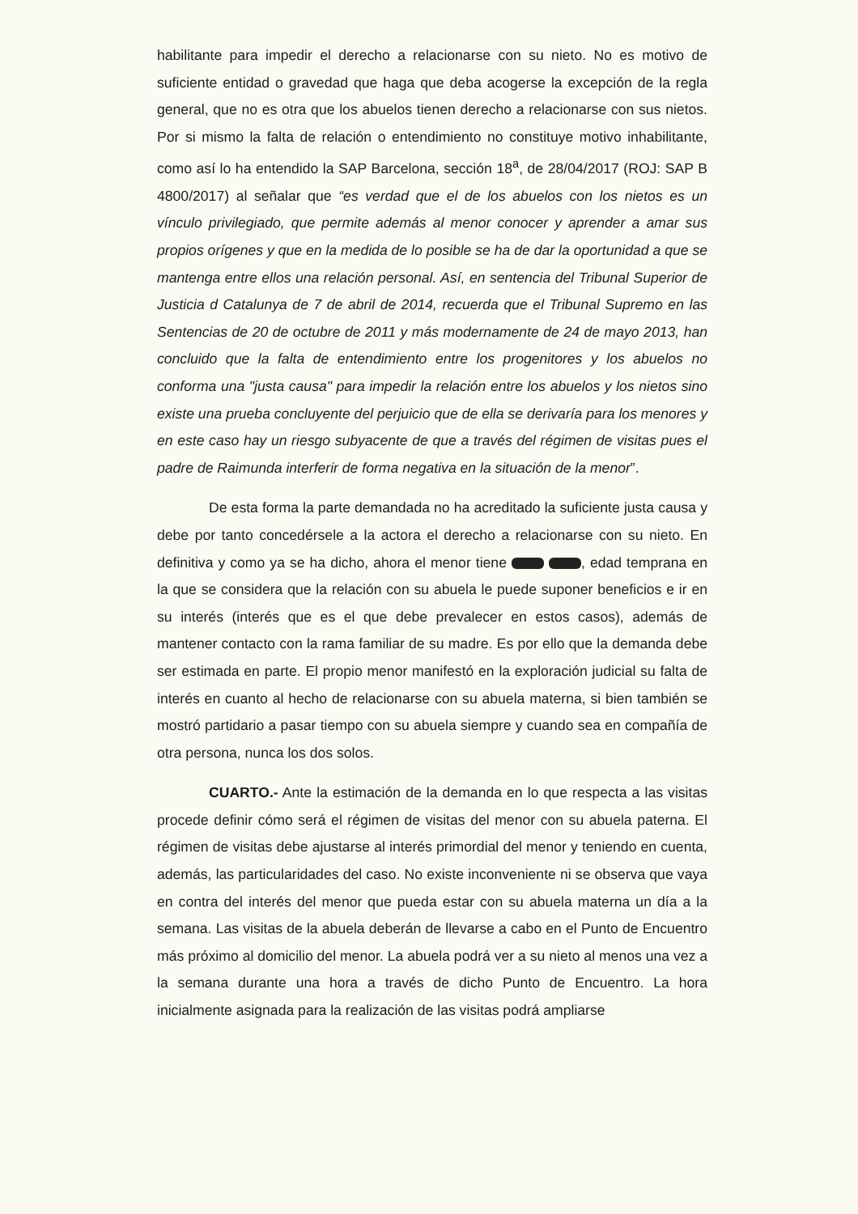habilitante para impedir el derecho a relacionarse con su nieto. No es motivo de suficiente entidad o gravedad que haga que deba acogerse la excepción de la regla general, que no es otra que los abuelos tienen derecho a relacionarse con sus nietos. Por si mismo la falta de relación o entendimiento no constituye motivo inhabilitante, como así lo ha entendido la SAP Barcelona, sección 18<sup>a</sup>, de 28/04/2017 (ROJ: SAP B 4800/2017) al señalar que “es verdad que el de los abuelos con los nietos es un vínculo privilegiado, que permite además al menor conocer y aprender a amar sus propios orígenes y que en la medida de lo posible se ha de dar la oportunidad a que se mantenga entre ellos una relación personal. Así, en sentencia del Tribunal Superior de Justicia d Catalunya de 7 de abril de 2014, recuerda que el Tribunal Supremo en las Sentencias de 20 de octubre de 2011 y más modernamente de 24 de mayo 2013, han concluido que la falta de entendimiento entre los progenitores y los abuelos no conforma una "justa causa" para impedir la relación entre los abuelos y los nietos sino existe una prueba concluyente del perjuicio que de ella se derivaría para los menores y en este caso hay un riesgo subyacente de que a través del régimen de visitas pues el padre de Raimunda interferir de forma negativa en la situación de la menor”.
De esta forma la parte demandada no ha acreditado la suficiente justa causa y debe por tanto concedérsele a la actora el derecho a relacionarse con su nieto. En definitiva y como ya se ha dicho, ahora el menor tiene , edad temprana en la que se considera que la relación con su abuela le puede suponer beneficios e ir en su interés (interés que es el que debe prevalecer en estos casos), además de mantener contacto con la rama familiar de su madre. Es por ello que la demanda debe ser estimada en parte. El propio menor manifestó en la exploración judicial su falta de interés en cuanto al hecho de relacionarse con su abuela materna, si bien también se mostró partidario a pasar tiempo con su abuela siempre y cuando sea en compañía de otra persona, nunca los dos solos.
CUARTO.- Ante la estimación de la demanda en lo que respecta a las visitas procede definir cómo será el régimen de visitas del menor con su abuela paterna. El régimen de visitas debe ajustarse al interés primordial del menor y teniendo en cuenta, además, las particularidades del caso. No existe inconveniente ni se observa que vaya en contra del interés del menor que pueda estar con su abuela materna un día a la semana. Las visitas de la abuela deberán de llevarse a cabo en el Punto de Encuentro más próximo al domicilio del menor. La abuela podrá ver a su nieto al menos una vez a la semana durante una hora a través de dicho Punto de Encuentro. La hora inicialmente asignada para la realización de las visitas podrá ampliarse